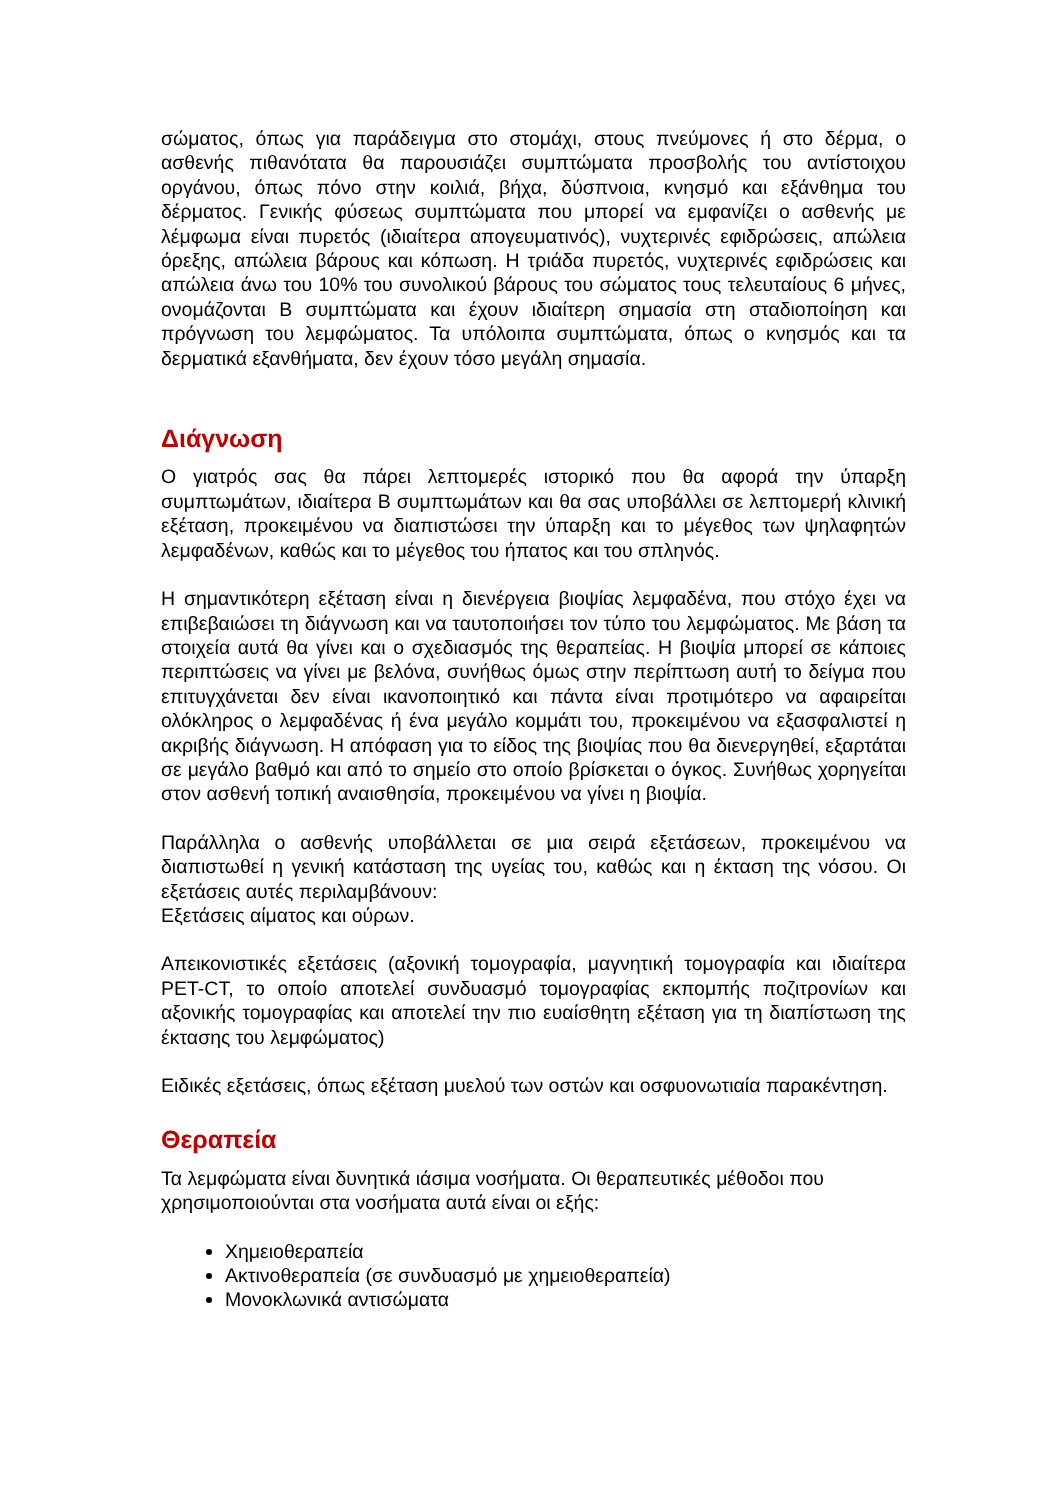σώματος, όπως για παράδειγμα στο στομάχι, στους πνεύμονες ή στο δέρμα, ο ασθενής πιθανότατα θα παρουσιάζει συμπτώματα προσβολής του αντίστοιχου οργάνου, όπως πόνο στην κοιλιά, βήχα, δύσπνοια, κνησμό και εξάνθημα του δέρματος. Γενικής φύσεως συμπτώματα που μπορεί να εμφανίζει ο ασθενής με λέμφωμα είναι πυρετός (ιδιαίτερα απογευματινός), νυχτερινές εφιδρώσεις, απώλεια όρεξης, απώλεια βάρους και κόπωση. Η τριάδα πυρετός, νυχτερινές εφιδρώσεις και απώλεια άνω του 10% του συνολικού βάρους του σώματος τους τελευταίους 6 μήνες, ονομάζονται Β συμπτώματα και έχουν ιδιαίτερη σημασία στη σταδιοποίηση και πρόγνωση του λεμφώματος. Τα υπόλοιπα συμπτώματα, όπως ο κνησμός και τα δερματικά εξανθήματα, δεν έχουν τόσο μεγάλη σημασία.
Διάγνωση
Ο γιατρός σας θα πάρει λεπτομερές ιστορικό που θα αφορά την ύπαρξη συμπτωμάτων, ιδιαίτερα Β συμπτωμάτων και θα σας υποβάλλει σε λεπτομερή κλινική εξέταση, προκειμένου να διαπιστώσει την ύπαρξη και το μέγεθος των ψηλαφητών λεμφαδένων, καθώς και το μέγεθος του ήπατος και του σπληνός.
Η σημαντικότερη εξέταση είναι η διενέργεια βιοψίας λεμφαδένα, που στόχο έχει να επιβεβαιώσει τη διάγνωση και να ταυτοποιήσει τον τύπο του λεμφώματος. Με βάση τα στοιχεία αυτά θα γίνει και ο σχεδιασμός της θεραπείας. Η βιοψία μπορεί σε κάποιες περιπτώσεις να γίνει με βελόνα, συνήθως όμως στην περίπτωση αυτή το δείγμα που επιτυγχάνεται δεν είναι ικανοποιητικό και πάντα είναι προτιμότερο να αφαιρείται ολόκληρος ο λεμφαδένας ή ένα μεγάλο κομμάτι του, προκειμένου να εξασφαλιστεί η ακριβής διάγνωση. Η απόφαση για το είδος της βιοψίας που θα διενεργηθεί, εξαρτάται σε μεγάλο βαθμό και από το σημείο στο οποίο βρίσκεται ο όγκος. Συνήθως χορηγείται στον ασθενή τοπική αναισθησία, προκειμένου να γίνει η βιοψία.
Παράλληλα ο ασθενής υποβάλλεται σε μια σειρά εξετάσεων, προκειμένου να διαπιστωθεί η γενική κατάσταση της υγείας του, καθώς και η έκταση της νόσου. Οι εξετάσεις αυτές περιλαμβάνουν:
Εξετάσεις αίματος και ούρων.
Απεικονιστικές εξετάσεις (αξονική τομογραφία, μαγνητική τομογραφία και ιδιαίτερα PET-CT, το οποίο αποτελεί συνδυασμό τομογραφίας εκπομπής ποζιτρονίων και αξονικής τομογραφίας και αποτελεί την πιο ευαίσθητη εξέταση για τη διαπίστωση της έκτασης του λεμφώματος)
Ειδικές εξετάσεις, όπως εξέταση μυελού των οστών και οσφυονωτιαία παρακέντηση.
Θεραπεία
Τα λεμφώματα είναι δυνητικά ιάσιμα νοσήματα. Οι θεραπευτικές μέθοδοι που χρησιμοποιούνται στα νοσήματα αυτά είναι οι εξής:
Χημειοθεραπεία
Ακτινοθεραπεία (σε συνδυασμό με χημειοθεραπεία)
Μονοκλωνικά αντισώματα